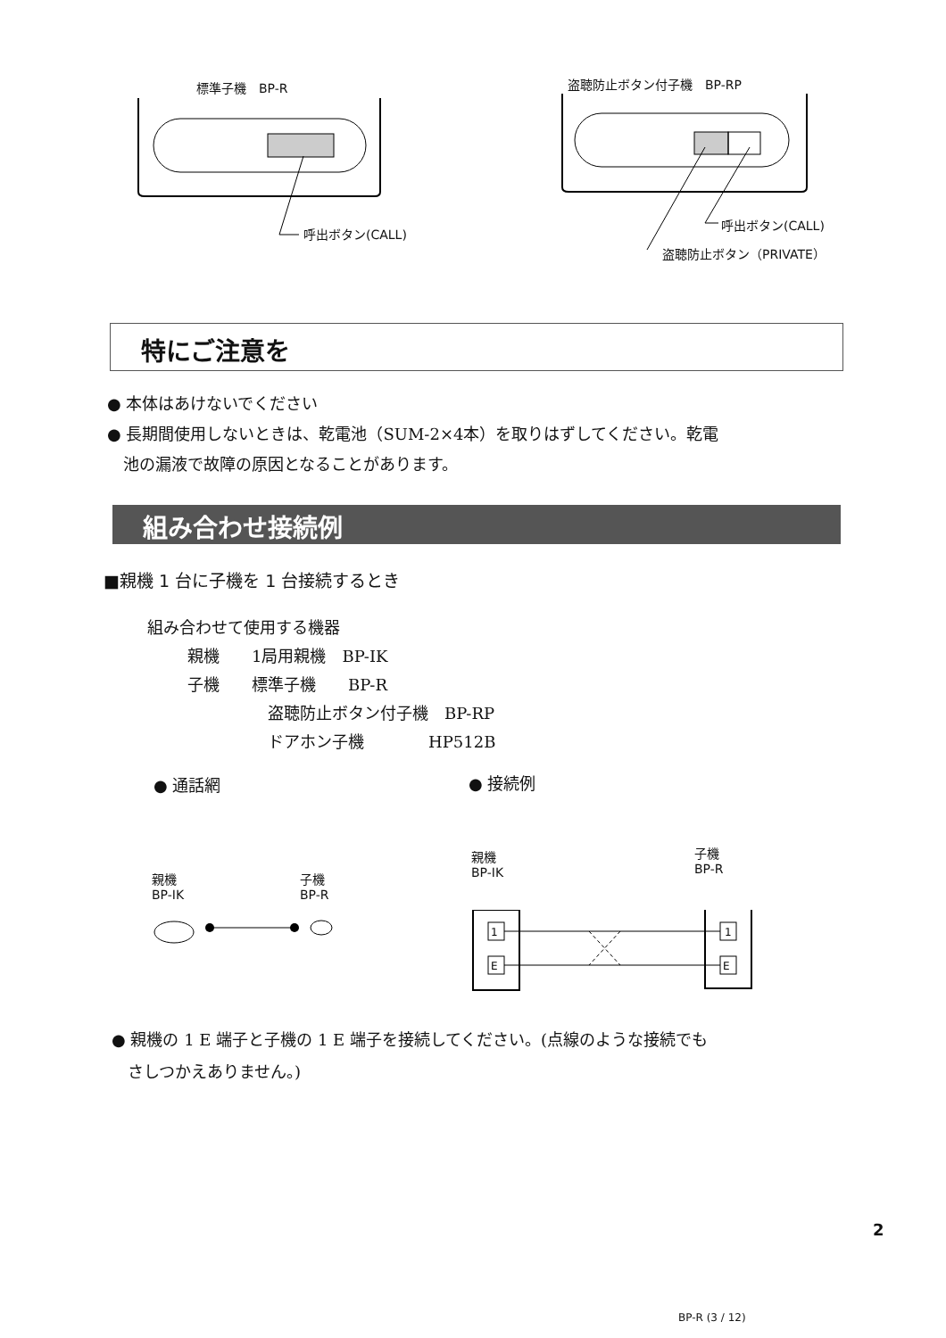標準子機　BP-R 盗聴防止ボタン付子機　BP-RP
呼出ボタン(CALL)
呼出ボタン(CALL)
盗聴防止ボタン（PRIVATE）
特にご注意を
● 本体はあけないでください
● 長期間使用しないときは、乾電池（SUM-2×4本）を取りはずしてください。乾電
　池の漏液で故障の原因となることがあります。
組み合わせ接続例
■親機 1 台に子機を 1 台接続するとき
組み合わせて使用する機器
親機　　1局用親機　BP-IK
子機　　標準子機　　BP-R
盗聴防止ボタン付子機　BP-RP
ドアホン子機　　　　HP512B
● 通話網 ● 接続例
親機
BP-IK
子機
BP-R
親機
BP-IK
子機
BP-R
1
E
1
E
● 親機の 1 E 端子と子機の 1 E 端子を接続してください。(点線のような接続でも
　さしつかえありません。)
2
BP-R (3 / 12)